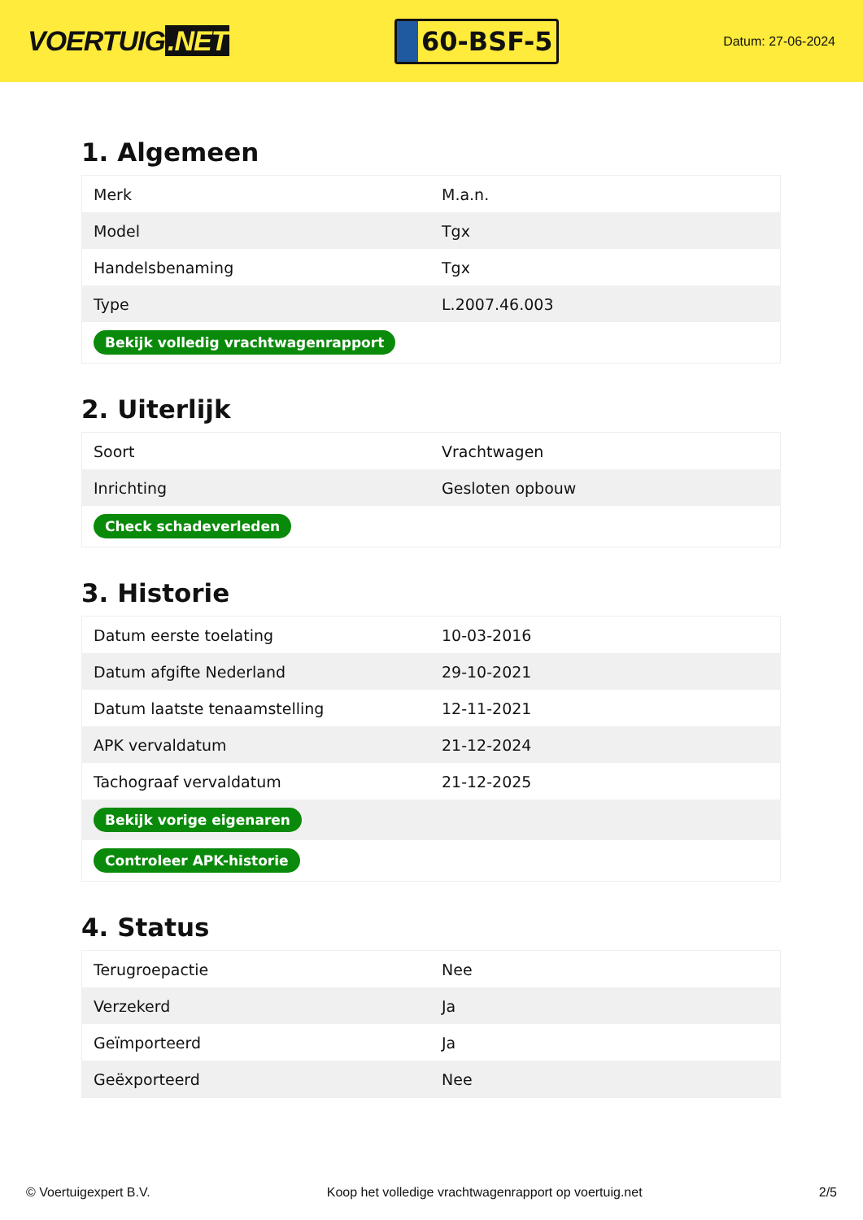VOERTUIG.NET
60-BSF-5
Datum: 27-06-2024
1. Algemeen
| Merk | M.a.n. |
| Model | Tgx |
| Handelsbenaming | Tgx |
| Type | L.2007.46.003 |
| Bekijk volledig vrachtwagenrapport | |
2. Uiterlijk
| Soort | Vrachtwagen |
| Inrichting | Gesloten opbouw |
| Check schadeverleden | |
3. Historie
| Datum eerste toelating | 10-03-2016 |
| Datum afgifte Nederland | 29-10-2021 |
| Datum laatste tenaamstelling | 12-11-2021 |
| APK vervaldatum | 21-12-2024 |
| Tachograaf vervaldatum | 21-12-2025 |
| Bekijk vorige eigenaren | |
| Controleer APK-historie | |
4. Status
| Terugroepactie | Nee |
| Verzekerd | Ja |
| Geïmporteerd | Ja |
| Geëxporteerd | Nee |
© Voertuigexpert B.V. Koop het volledige vrachtwagenrapport op voertuig.net 2/5